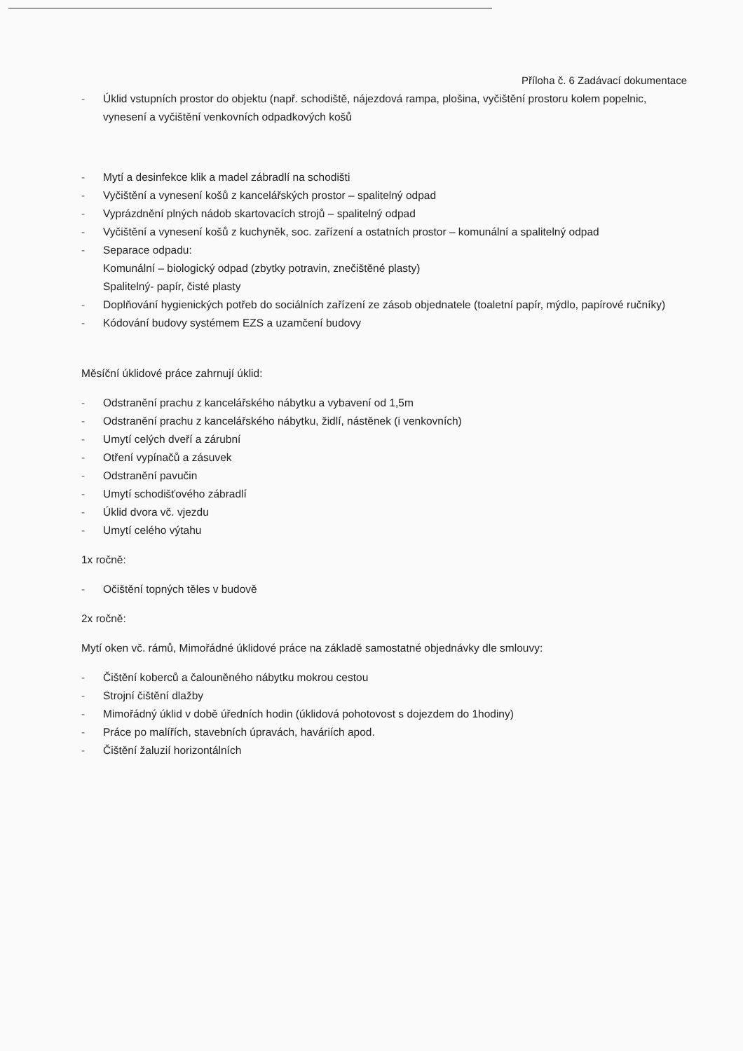Příloha č. 6 Zadávací dokumentace
- Úklid vstupních prostor do objektu (např. schodiště, nájezdová rampa, plošina, vyčištění prostoru kolem popelnic, vynesení a vyčištění venkovních odpadkových košů
- Mytí a desinfekce klik a madel zábradlí na schodišti
- Vyčištění a vynesení košů z kancelářských prostor – spalitelný odpad
- Vyprázdnění plných nádob skartovacích strojů – spalitelný odpad
- Vyčištění a vynesení košů z kuchyněk, soc. zařízení a ostatních prostor – komunální a spalitelný odpad
- Separace odpadu:
Komunální – biologický odpad (zbytky potravin, znečištěné plasty)
Spalitelný- papír, čisté plasty
- Doplňování hygienických potřeb do sociálních zařízení ze zásob objednatele (toaletní papír, mýdlo, papírové ručníky)
- Kódování budovy systémem EZS a uzamčení budovy
Měsíční úklidové práce zahrnují úklid:
- Odstranění prachu z kancelářského nábytku a vybavení od 1,5m
- Odstranění prachu z kancelářského nábytku, židlí, nástěnek (i venkovních)
- Umytí celých dveří a zárubní
- Otření vypínačů a zásuvek
- Odstranění pavučin
- Umytí schodišťového zábradlí
- Úklid dvora vč. vjezdu
- Umytí celého výtahu
1x ročně:
- Očištění topných těles v budově
2x ročně:
Mytí oken vč. rámů, Mimořádné úklidové práce na základě samostatné objednávky dle smlouvy:
- Čištění koberců a čalouněného nábytku mokrou cestou
- Strojní čištění dlažby
- Mimořádný úklid v době úředních hodin (úklidová pohotovost s dojezdem do 1hodiny)
- Práce po malířích, stavebních úpravách, haváriích apod.
- Čištění žaluzií horizontálních